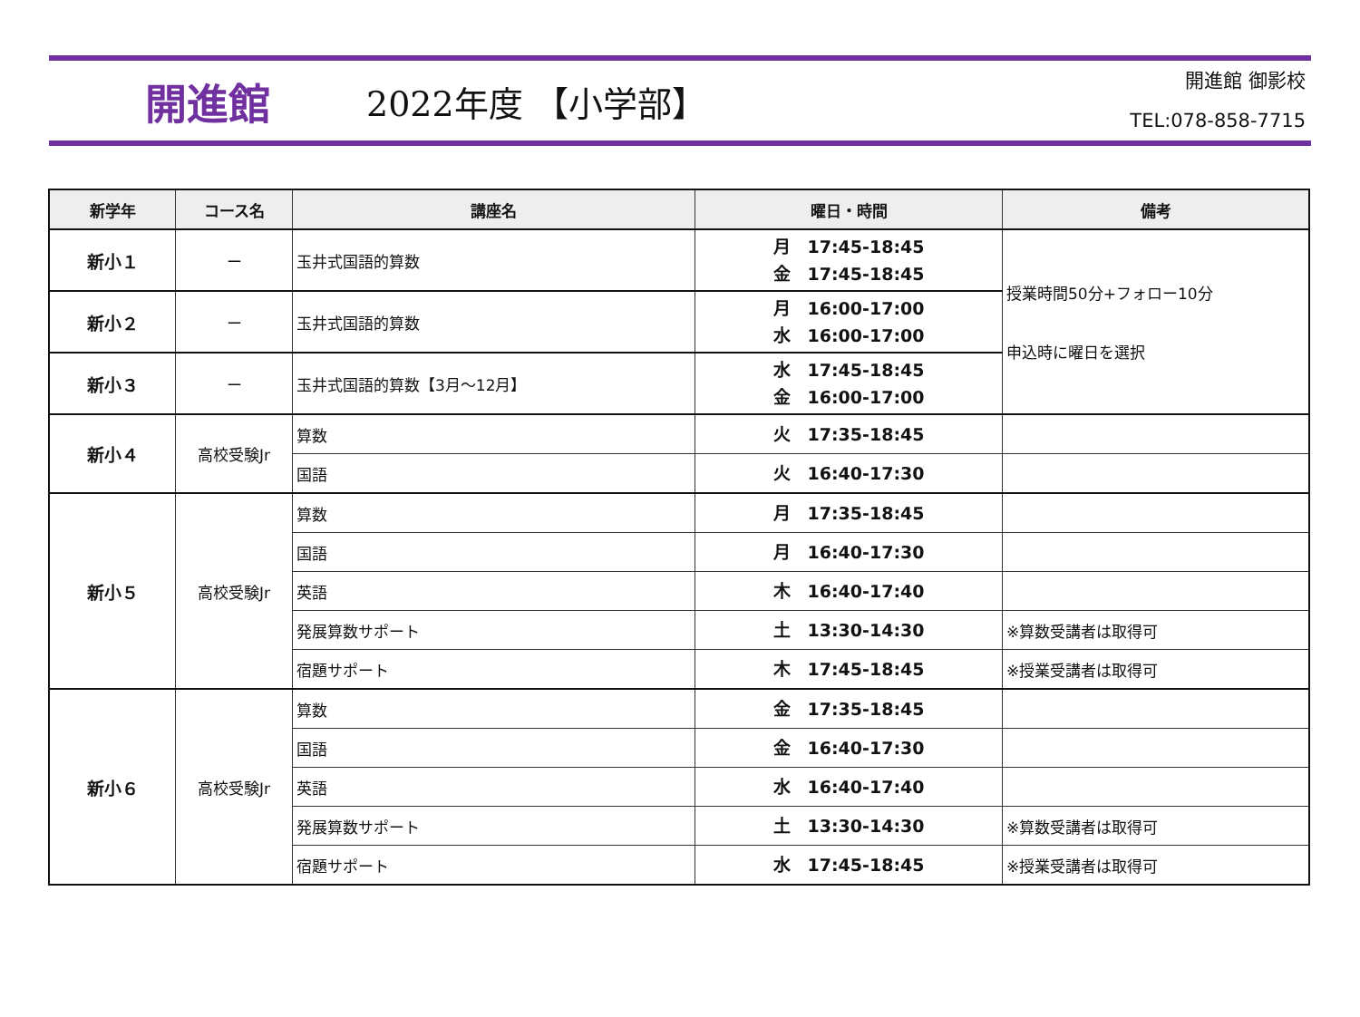開進館
2022年度 【小学部】
開進館 御影校
TEL:078-858-7715
| 新学年 | コース名 | 講座名 | 曜日・時間 | 備考 |
| --- | --- | --- | --- | --- |
| 新小１ | ー | 玉井式国語的算数 | 月 17:45-18:45 金 17:45-18:45 | 授業時間50分+フォロー10分 申込時に曜日を選択 |
| 新小２ | ー | 玉井式国語的算数 | 月 16:00-17:00 水 16:00-17:00 | |
| 新小３ | ー | 玉井式国語的算数【3月～12月】 | 水 17:45-18:45 金 16:00-17:00 | |
| 新小４ | 高校受験Jr | 算数 | 火 17:35-18:45 | |
| | | 国語 | 火 16:40-17:30 | |
| 新小５ | 高校受験Jr | 算数 | 月 17:35-18:45 | |
| | | 国語 | 月 16:40-17:30 | |
| | | 英語 | 木 16:40-17:40 | |
| | | 発展算数サポート | 土 13:30-14:30 | ※算数受講者は取得可 |
| | | 宿題サポート | 木 17:45-18:45 | ※授業受講者は取得可 |
| 新小６ | 高校受験Jr | 算数 | 金 17:35-18:45 | |
| | | 国語 | 金 16:40-17:30 | |
| | | 英語 | 水 16:40-17:40 | |
| | | 発展算数サポート | 土 13:30-14:30 | ※算数受講者は取得可 |
| | | 宿題サポート | 水 17:45-18:45 | ※授業受講者は取得可 |